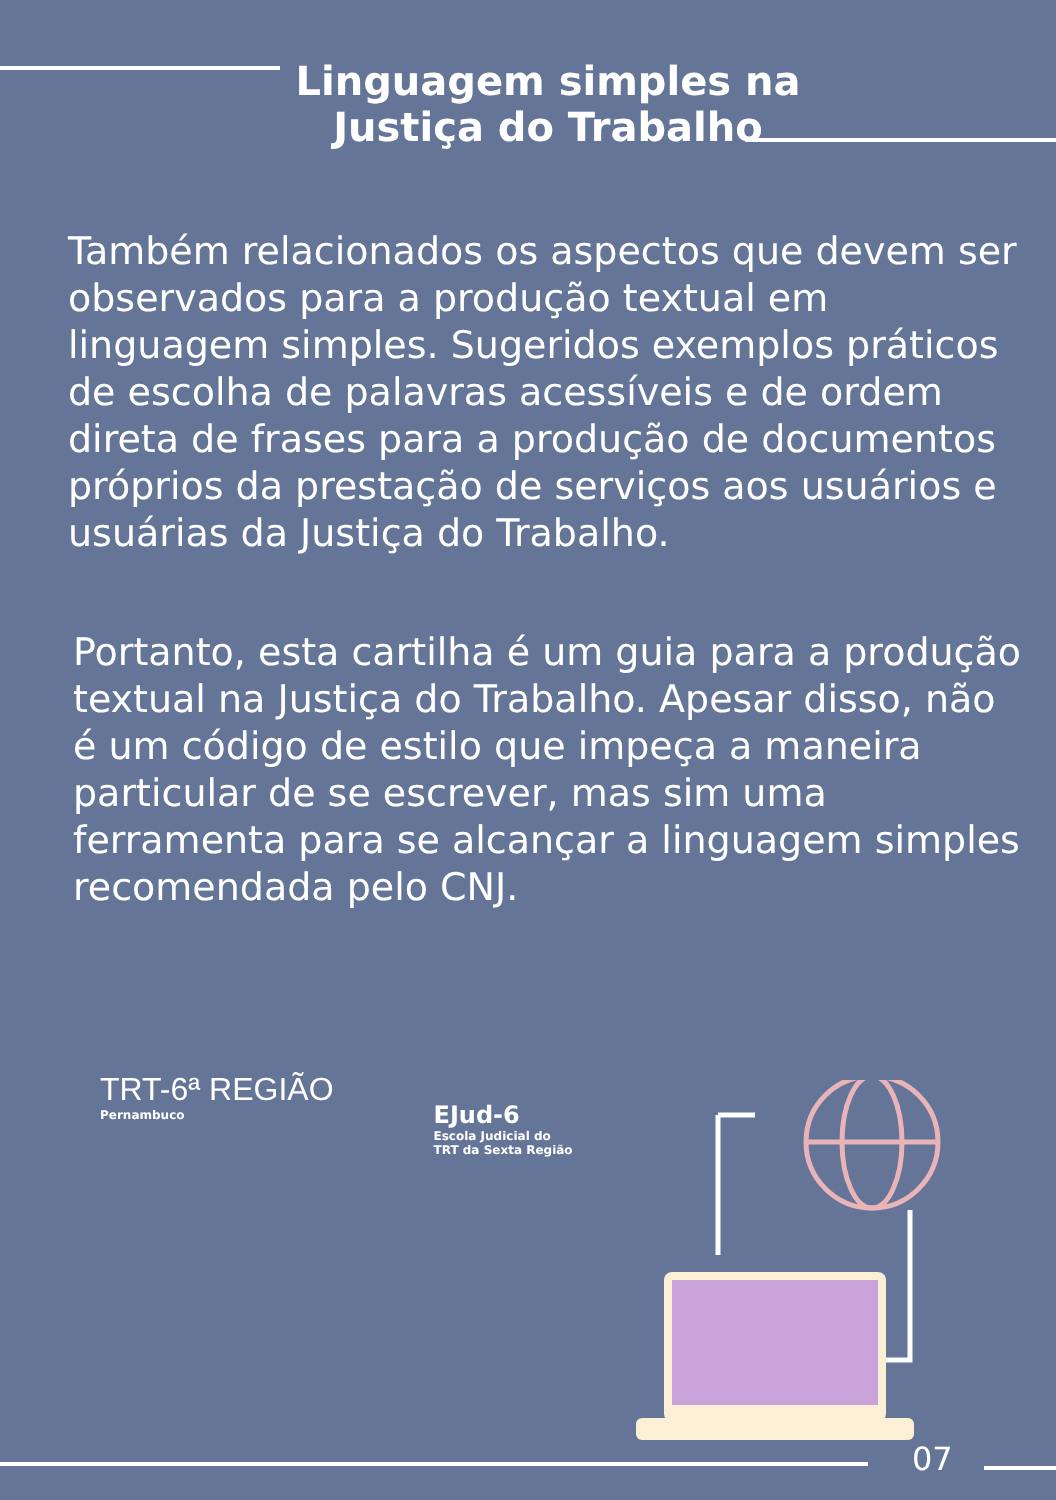Linguagem simples na
Justiça do Trabalho
Também relacionados os aspectos que devem ser observados para a produção textual em linguagem simples. Sugeridos exemplos práticos de escolha de palavras acessíveis e de ordem direta de frases para a produção de documentos próprios da prestação de serviços aos usuários e usuárias da Justiça do Trabalho.
Portanto, esta cartilha é um guia para a produção textual na Justiça do Trabalho. Apesar disso, não é um código de estilo que impeça a maneira particular de se escrever, mas sim uma ferramenta para se alcançar a linguagem simples recomendada pelo CNJ.
TRT-6ª REGIÃO
Pernambuco
EJud-6
Escola Judicial do
TRT da Sexta Região
07